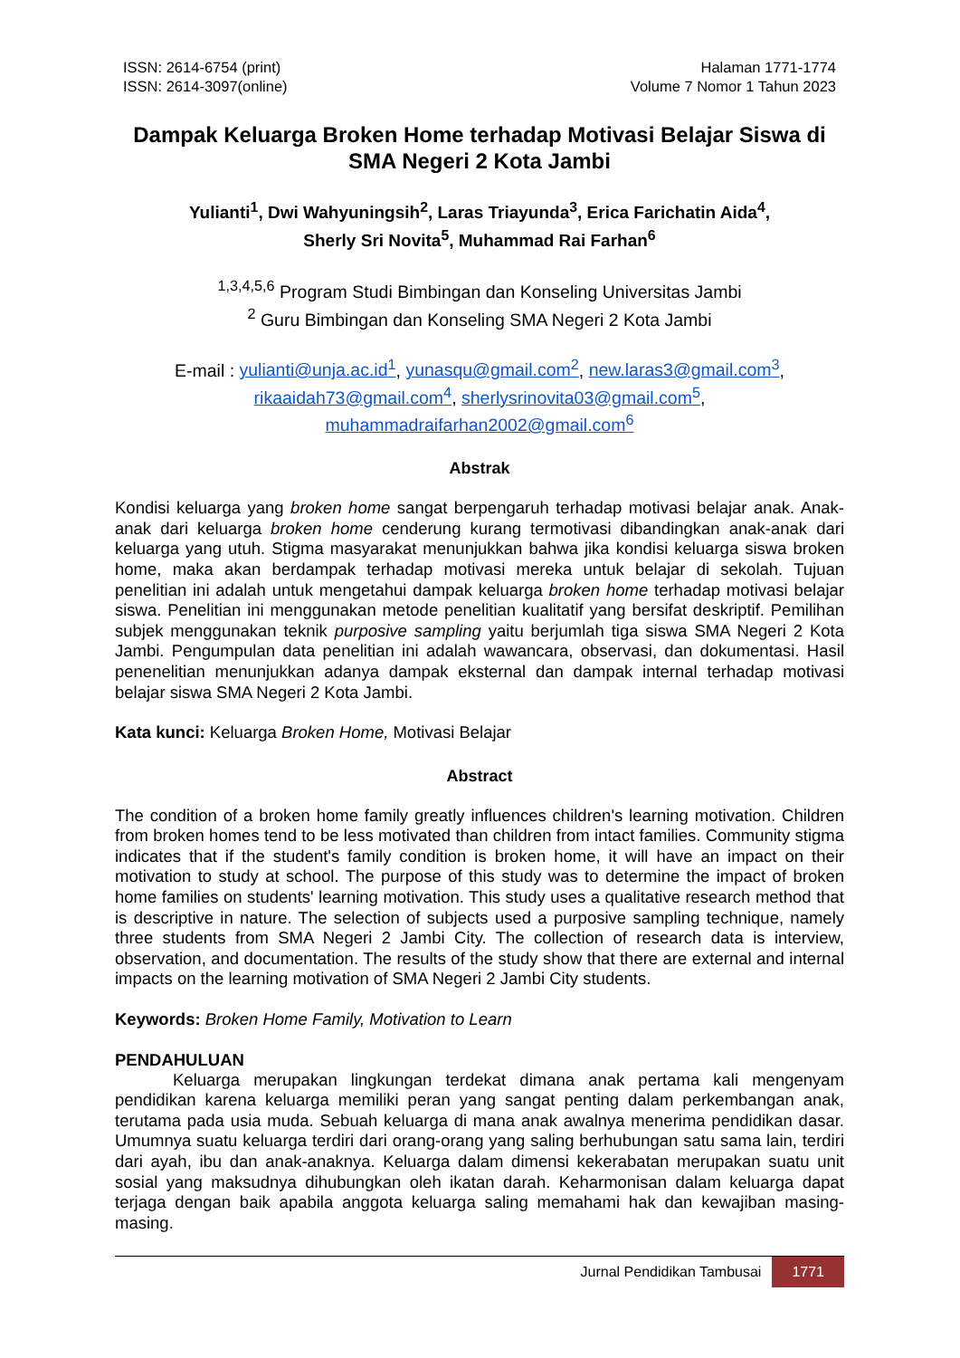ISSN: 2614-6754 (print)
ISSN: 2614-3097(online)
Halaman 1771-1774
Volume 7 Nomor 1 Tahun 2023
Dampak Keluarga Broken Home terhadap Motivasi Belajar Siswa di SMA Negeri 2 Kota Jambi
Yulianti<sup>1</sup>, Dwi Wahyuningsih<sup>2</sup>, Laras Triayunda<sup>3</sup>, Erica Farichatin Aida<sup>4</sup>,
Sherly Sri Novita<sup>5</sup>, Muhammad Rai Farhan<sup>6</sup>
<sup>1,3,4,5,6</sup> Program Studi Bimbingan dan Konseling Universitas Jambi
<sup>2</sup> Guru Bimbingan dan Konseling SMA Negeri 2 Kota Jambi
E-mail : yulianti@unja.ac.id<sup>1</sup>, yunasqu@gmail.com<sup>2</sup>, new.laras3@gmail.com<sup>3</sup>,
rikaaidah73@gmail.com<sup>4</sup>, sherlysrinovita03@gmail.com<sup>5</sup>,
muhammadraifarhan2002@gmail.com<sup>6</sup>
Abstrak
Kondisi keluarga yang broken home sangat berpengaruh terhadap motivasi belajar anak. Anak-anak dari keluarga broken home cenderung kurang termotivasi dibandingkan anak-anak dari keluarga yang utuh. Stigma masyarakat menunjukkan bahwa jika kondisi keluarga siswa broken home, maka akan berdampak terhadap motivasi mereka untuk belajar di sekolah. Tujuan penelitian ini adalah untuk mengetahui dampak keluarga broken home terhadap motivasi belajar siswa. Penelitian ini menggunakan metode penelitian kualitatif yang bersifat deskriptif. Pemilihan subjek menggunakan teknik purposive sampling yaitu berjumlah tiga siswa SMA Negeri 2 Kota Jambi. Pengumpulan data penelitian ini adalah wawancara, observasi, dan dokumentasi. Hasil penenelitian menunjukkan adanya dampak eksternal dan dampak internal terhadap motivasi belajar siswa SMA Negeri 2 Kota Jambi.
Kata kunci: Keluarga Broken Home, Motivasi Belajar
Abstract
The condition of a broken home family greatly influences children's learning motivation. Children from broken homes tend to be less motivated than children from intact families. Community stigma indicates that if the student's family condition is broken home, it will have an impact on their motivation to study at school. The purpose of this study was to determine the impact of broken home families on students' learning motivation. This study uses a qualitative research method that is descriptive in nature. The selection of subjects used a purposive sampling technique, namely three students from SMA Negeri 2 Jambi City. The collection of research data is interview, observation, and documentation. The results of the study show that there are external and internal impacts on the learning motivation of SMA Negeri 2 Jambi City students.
Keywords: Broken Home Family, Motivation to Learn
PENDAHULUAN
Keluarga merupakan lingkungan terdekat dimana anak pertama kali mengenyam pendidikan karena keluarga memiliki peran yang sangat penting dalam perkembangan anak, terutama pada usia muda. Sebuah keluarga di mana anak awalnya menerima pendidikan dasar. Umumnya suatu keluarga terdiri dari orang-orang yang saling berhubungan satu sama lain, terdiri dari ayah, ibu dan anak-anaknya. Keluarga dalam dimensi kekerabatan merupakan suatu unit sosial yang maksudnya dihubungkan oleh ikatan darah. Keharmonisan dalam keluarga dapat terjaga dengan baik apabila anggota keluarga saling memahami hak dan kewajiban masing-masing.
Jurnal Pendidikan Tambusai 1771